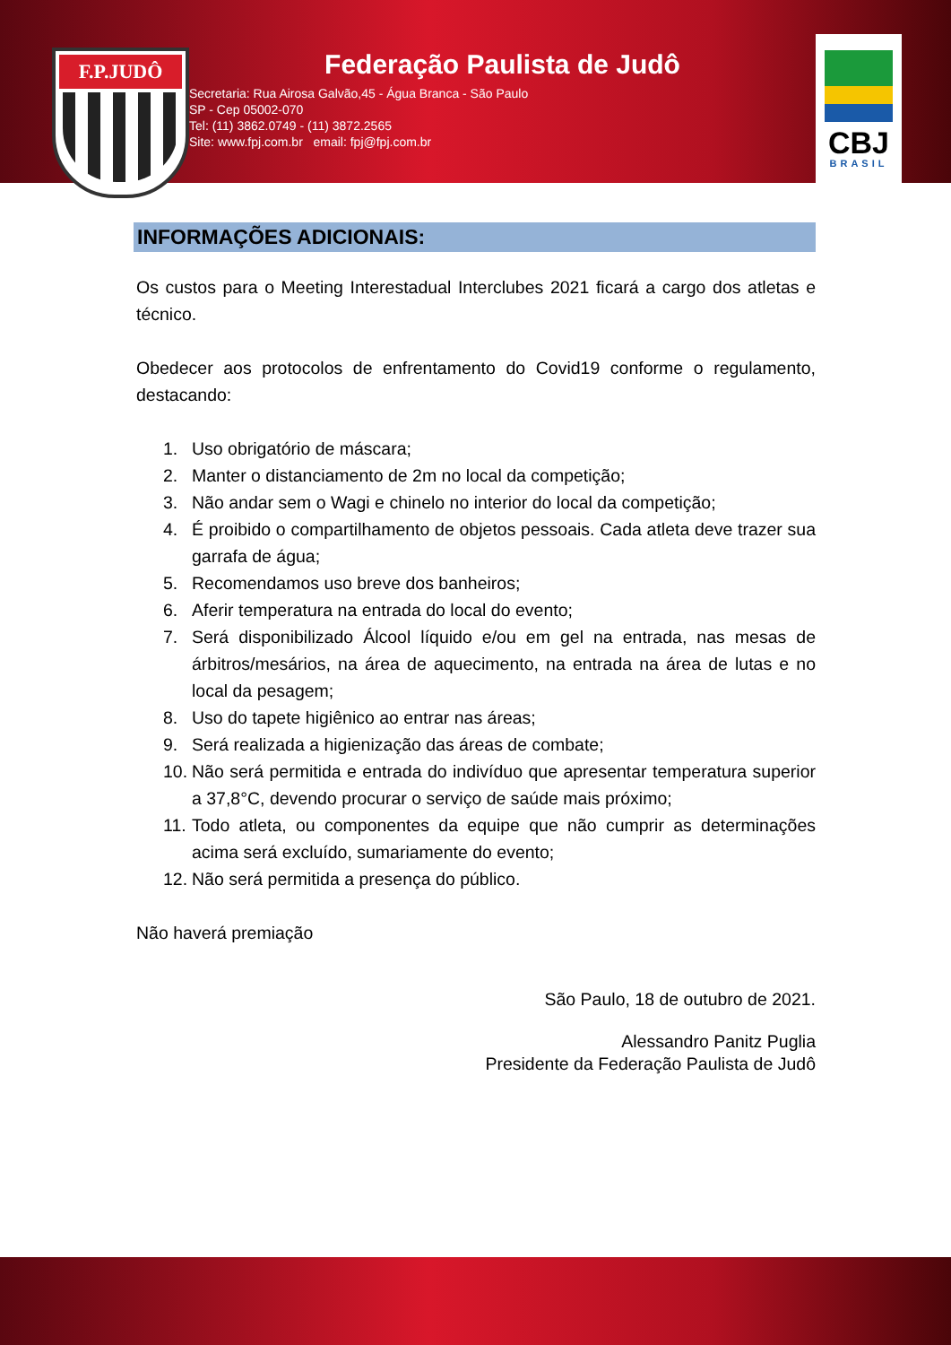F.P.JUDÔ
Federação Paulista de Judô
Secretaria: Rua Airosa Galvão,45 - Água Branca - São Paulo
SP - Cep 05002-070
Tel: (11) 3862.0749 - (11) 3872.2565
Site: www.fpj.com.br email: fpj@fpj.com.br
CBJ
BRASIL
INFORMAÇÕES ADICIONAIS:
Os custos para o Meeting Interestadual Interclubes 2021 ficará a cargo dos atletas e técnico.
Obedecer aos protocolos de enfrentamento do Covid19 conforme o regulamento, destacando:
1. Uso obrigatório de máscara;
2. Manter o distanciamento de 2m no local da competição;
3. Não andar sem o Wagi e chinelo no interior do local da competição;
4. É proibido o compartilhamento de objetos pessoais. Cada atleta deve trazer sua garrafa de água;
5. Recomendamos uso breve dos banheiros;
6. Aferir temperatura na entrada do local do evento;
7. Será disponibilizado Álcool líquido e/ou em gel na entrada, nas mesas de árbitros/mesários, na área de aquecimento, na entrada na área de lutas e no local da pesagem;
8. Uso do tapete higiênico ao entrar nas áreas;
9. Será realizada a higienização das áreas de combate;
10.
Não será permitida e entrada do indivíduo que apresentar temperatura superior a 37,8°C, devendo procurar o serviço de saúde mais próximo;
11.
Todo atleta, ou componentes da equipe que não cumprir as determinações acima será excluído, sumariamente do evento;
12.
Não será permitida a presença do público.
Não haverá premiação
São Paulo, 18 de outubro de 2021.
Alessandro Panitz Puglia
Presidente da Federação Paulista de Judô